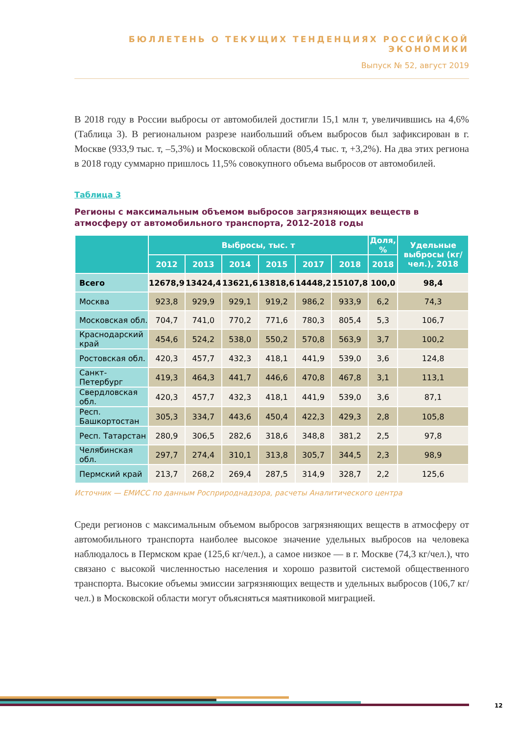БЮЛЛЕТЕНЬ О ТЕКУЩИХ ТЕНДЕНЦИЯХ РОССИЙСКОЙ ЭКОНОМИКИ
Выпуск № 52, август 2019
В 2018 году в России выбросы от автомобилей достигли 15,1 млн т, увеличившись на 4,6% (Таблица 3). В региональном разрезе наибольший объем выбросов был зафиксирован в г. Москве (933,9 тыс. т, –5,3%) и Московской области (805,4 тыс. т, +3,2%). На два этих региона в 2018 году суммарно пришлось 11,5% совокупного объема выбросов от автомобилей.
Таблица 3
Регионы с максимальным объемом выбросов загрязняющих веществ в атмосферу от автомобильного транспорта, 2012-2018 годы
| | Выбросы, тыс. т | | | | | | Доля, % | Удельные выбросы (кг/чел.), 2018 |
| --- | --- | --- | --- | --- | --- | --- | --- | --- |
| | 2012 | 2013 | 2014 | 2015 | 2017 | 2018 | 2018 | |
| Всего | 12678,9 | 13424,4 | 13621,6 | 13818,6 | 14448,2 | 15107,8 | 100,0 | 98,4 |
| Москва | 923,8 | 929,9 | 929,1 | 919,2 | 986,2 | 933,9 | 6,2 | 74,3 |
| Московская обл. | 704,7 | 741,0 | 770,2 | 771,6 | 780,3 | 805,4 | 5,3 | 106,7 |
| Краснодарский край | 454,6 | 524,2 | 538,0 | 550,2 | 570,8 | 563,9 | 3,7 | 100,2 |
| Ростовская обл. | 420,3 | 457,7 | 432,3 | 418,1 | 441,9 | 539,0 | 3,6 | 124,8 |
| Санкт-Петербург | 419,3 | 464,3 | 441,7 | 446,6 | 470,8 | 467,8 | 3,1 | 113,1 |
| Свердловская обл. | 420,3 | 457,7 | 432,3 | 418,1 | 441,9 | 539,0 | 3,6 | 87,1 |
| Респ. Башкортостан | 305,3 | 334,7 | 443,6 | 450,4 | 422,3 | 429,3 | 2,8 | 105,8 |
| Респ. Татарстан | 280,9 | 306,5 | 282,6 | 318,6 | 348,8 | 381,2 | 2,5 | 97,8 |
| Челябинская обл. | 297,7 | 274,4 | 310,1 | 313,8 | 305,7 | 344,5 | 2,3 | 98,9 |
| Пермский край | 213,7 | 268,2 | 269,4 | 287,5 | 314,9 | 328,7 | 2,2 | 125,6 |
Источник — ЕМИСС по данным Росприроднадзора, расчеты Аналитического центра
Среди регионов с максимальным объемом выбросов загрязняющих веществ в атмосферу от автомобильного транспорта наиболее высокое значение удельных выбросов на человека наблюдалось в Пермском крае (125,6 кг/чел.), а самое низкое — в г. Москве (74,3 кг/чел.), что связано с высокой численностью населения и хорошо развитой системой общественного транспорта. Высокие объемы эмиссии загрязняющих веществ и удельных выбросов (106,7 кг/чел.) в Московской области могут объясняться маятниковой миграцией.
12